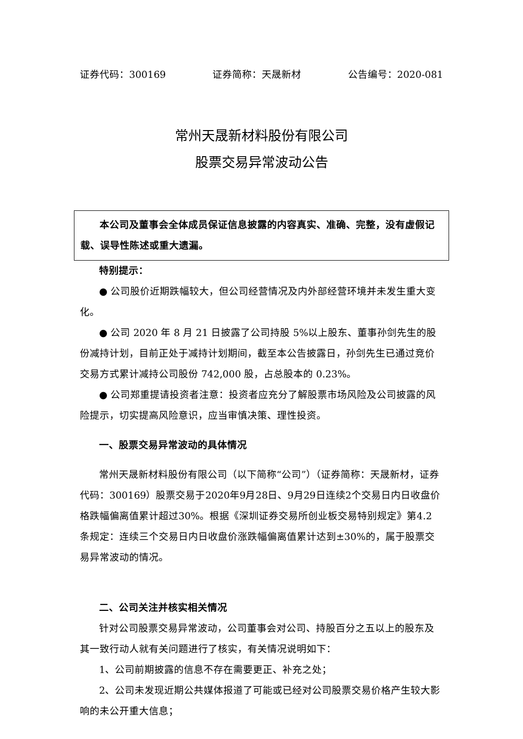证券代码：300169 证券简称：天晟新材 公告编号：2020-081
常州天晟新材料股份有限公司
股票交易异常波动公告
本公司及董事会全体成员保证信息披露的内容真实、准确、完整，没有虚假记载、误导性陈述或重大遗漏。
特别提示：
● 公司股价近期跌幅较大，但公司经营情况及内外部经营环境并未发生重大变化。
● 公司 2020 年 8 月 21 日披露了公司持股 5%以上股东、董事孙剑先生的股份减持计划，目前正处于减持计划期间，截至本公告披露日，孙剑先生已通过竞价交易方式累计减持公司股份 742,000 股，占总股本的 0.23%。
● 公司郑重提请投资者注意：投资者应充分了解股票市场风险及公司披露的风险提示，切实提高风险意识，应当审慎决策、理性投资。
一、股票交易异常波动的具体情况
常州天晟新材料股份有限公司（以下简称“公司”）（证券简称：天晟新材，证券代码：300169）股票交易于2020年9月28日、9月29日连续2个交易日内日收盘价格跌幅偏离值累计超过30%。根据《深圳证券交易所创业板交易特别规定》第4.2 条规定：连续三个交易日内日收盘价涨跌幅偏离值累计达到±30%的，属于股票交易异常波动的情况。
二、公司关注并核实相关情况
针对公司股票交易异常波动，公司董事会对公司、持股百分之五以上的股东及其一致行动人就有关问题进行了核实，有关情况说明如下：
1、公司前期披露的信息不存在需要更正、补充之处；
2、公司未发现近期公共媒体报道了可能或已经对公司股票交易价格产生较大影响的未公开重大信息；